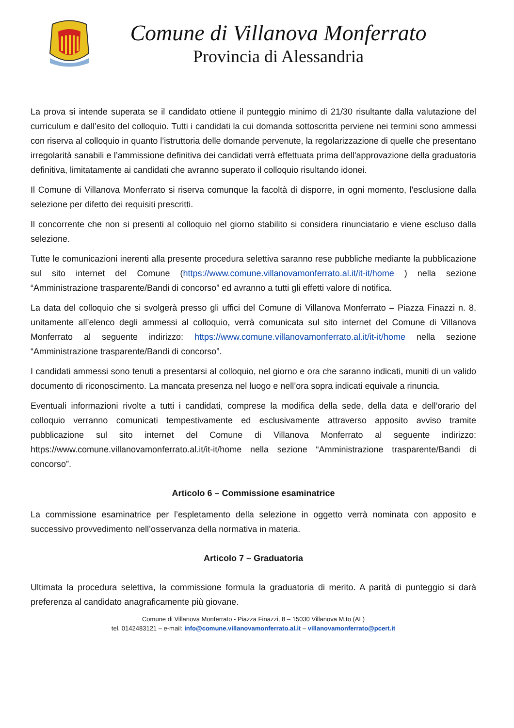Comune di Villanova Monferrato
Provincia di Alessandria
La prova si intende superata se il candidato ottiene il punteggio minimo di 21/30 risultante dalla valutazione del curriculum e dall’esito del colloquio. Tutti i candidati la cui domanda sottoscritta perviene nei termini sono ammessi con riserva al colloquio in quanto l’istruttoria delle domande pervenute, la regolarizzazione di quelle che presentano irregolarità sanabili e l’ammissione definitiva dei candidati verrà effettuata prima dell'approvazione della graduatoria definitiva, limitatamente ai candidati che avranno superato il colloquio risultando idonei.
Il Comune di Villanova Monferrato si riserva comunque la facoltà di disporre, in ogni momento, l'esclusione dalla selezione per difetto dei requisiti prescritti.
Il concorrente che non si presenti al colloquio nel giorno stabilito si considera rinunciatario e viene escluso dalla selezione.
Tutte le comunicazioni inerenti alla presente procedura selettiva saranno rese pubbliche mediante la pubblicazione sul sito internet del Comune (https://www.comune.villanovamonferrato.al.it/it-it/home ) nella sezione “Amministrazione trasparente/Bandi di concorso” ed avranno a tutti gli effetti valore di notifica.
La data del colloquio che si svolgerà presso gli uffici del Comune di Villanova Monferrato – Piazza Finazzi n. 8, unitamente all’elenco degli ammessi al colloquio, verrà comunicata sul sito internet del Comune di Villanova Monferrato al seguente indirizzo: https://www.comune.villanovamonferrato.al.it/it-it/home nella sezione “Amministrazione trasparente/Bandi di concorso”.
I candidati ammessi sono tenuti a presentarsi al colloquio, nel giorno e ora che saranno indicati, muniti di un valido documento di riconoscimento. La mancata presenza nel luogo e nell’ora sopra indicati equivale a rinuncia.
Eventuali informazioni rivolte a tutti i candidati, comprese la modifica della sede, della data e dell’orario del colloquio verranno comunicati tempestivamente ed esclusivamente attraverso apposito avviso tramite pubblicazione sul sito internet del Comune di Villanova Monferrato al seguente indirizzo: https://www.comune.villanovamonferrato.al.it/it-it/home nella sezione “Amministrazione trasparente/Bandi di concorso”.
Articolo 6 – Commissione esaminatrice
La commissione esaminatrice per l’espletamento della selezione in oggetto verrà nominata con apposito e successivo provvedimento nell’osservanza della normativa in materia.
Articolo 7 – Graduatoria
Ultimata la procedura selettiva, la commissione formula la graduatoria di merito. A parità di punteggio si darà preferenza al candidato anagraficamente più giovane.
Comune di Villanova Monferrato - Piazza Finazzi, 8 – 15030 Villanova M.to (AL)
tel. 0142483121 – e-mail: info@comune.villanovamonferrato.al.it – villanovamonferrato@pcert.it